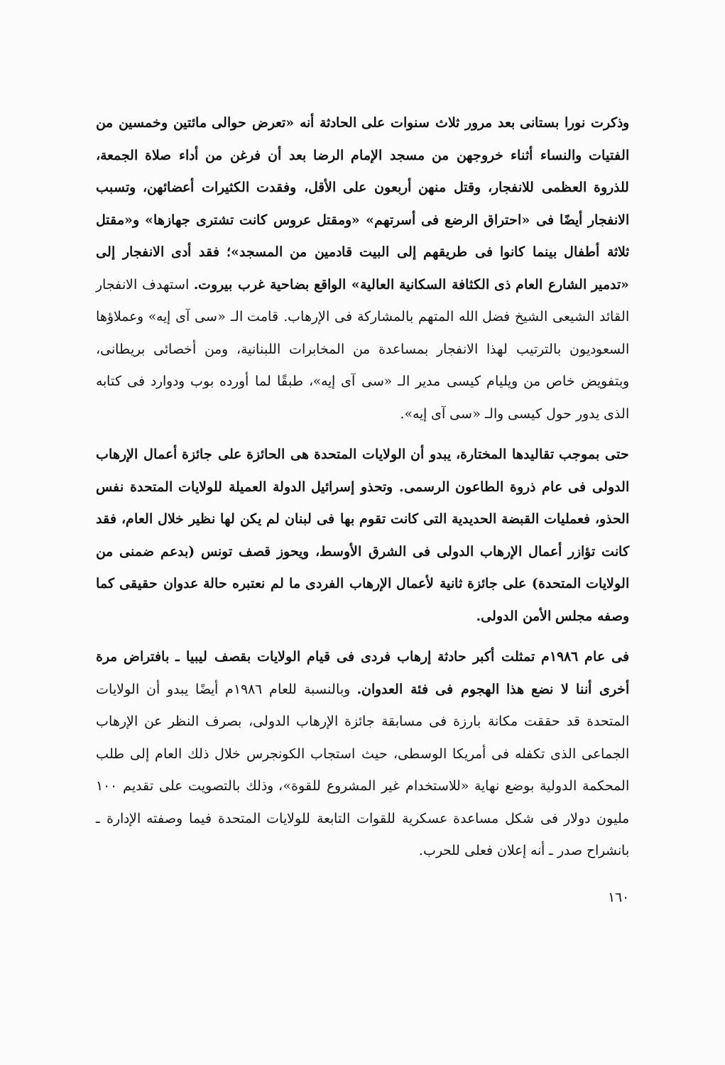وذكرت نورا بستانى بعد مرور ثلاث سنوات على الحادثة أنه «تعرض حوالى مائتين وخمسين من الفتيات والنساء أثناء خروجهن من مسجد الإمام الرضا بعد أن فرغن من أداء صلاة الجمعة، للذروة العظمى للانفجار، وقتل منهن أربعون على الأقل، وفقدت الكثيرات أعضائهن، وتسبب الانفجار أيضًا فى «احتراق الرضع فى أسرتهم» «ومقتل عروس كانت تشترى جهازها» و«مقتل ثلاثة أطفال بينما كانوا فى طريقهم إلى البيت قادمين من المسجد»؛ فقد أدى الانفجار إلى «تدمير الشارع العام ذى الكثافة السكانية العالية» الواقع بضاحية غرب بيروت. استهدف الانفجار القائد الشيعى الشيخ فضل الله المتهم بالمشاركة فى الإرهاب. قامت الـ «سى آى إيه» وعملاؤها السعوديون بالترتيب لهذا الانفجار بمساعدة من المخابرات اللبنانية، ومن أخصائى بريطانى، وبتفويض خاص من ويليام كيسى مدير الـ «سى آى إيه»، طبقًا لما أورده بوب ودوارد فى كتابه الذى يدور حول كيسى والـ «سى آى إيه».
حتى بموجب تقاليدها المختارة، يبدو أن الولايات المتحدة هى الحائزة على جائزة أعمال الإرهاب الدولى فى عام ذروة الطاعون الرسمى. وتحذو إسرائيل الدولة العميلة للولايات المتحدة نفس الحذو، فعمليات القبضة الحديدية التى كانت تقوم بها فى لبنان لم يكن لها نظير خلال العام، فقد كانت تؤازر أعمال الإرهاب الدولى فى الشرق الأوسط، ويحوز قصف تونس (بدعم ضمنى من الولايات المتحدة) على جائزة ثانية لأعمال الإرهاب الفردى ما لم نعتبره حالة عدوان حقيقى كما وصفه مجلس الأمن الدولى.
فى عام ١٩٨٦م تمثلت أكبر حادثة إرهاب فردى فى قيام الولايات بقصف ليبيا ـ بافتراض مرة أخرى أننا لا نضع هذا الهجوم فى فئة العدوان. وبالنسبة للعام ١٩٨٦م أيضًا يبدو أن الولايات المتحدة قد حققت مكانة بارزة فى مسابقة جائزة الإرهاب الدولى، بصرف النظر عن الإرهاب الجماعى الذى تكفله فى أمريكا الوسطى، حيث استجاب الكونجرس خلال ذلك العام إلى طلب المحكمة الدولية بوضع نهاية «للاستخدام غير المشروع للقوة»، وذلك بالتصويت على تقديم ١٠٠ مليون دولار فى شكل مساعدة عسكرية للقوات التابعة للولايات المتحدة فيما وصفته الإدارة ـ بانشراح صدر ـ أنه إعلان فعلى للحرب.
١٦٠